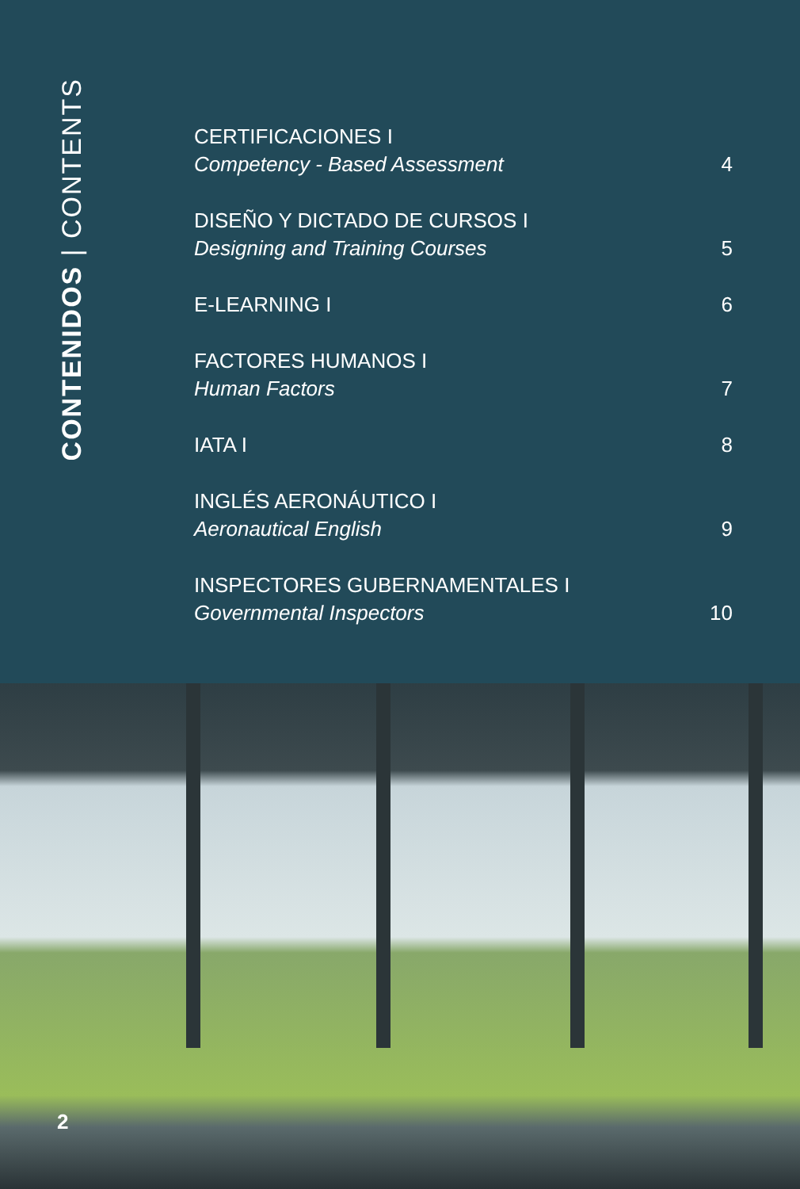CONTENIDOS | CONTENTS
CERTIFICACIONES I
Competency - Based Assessment
4
DISEÑO Y DICTADO DE CURSOS I
Designing and Training Courses
5
E-LEARNING I
6
FACTORES HUMANOS I
Human Factors
7
IATA I
8
INGLÉS AERONÁUTICO I
Aeronautical English
9
INSPECTORES GUBERNAMENTALES I
Governmental Inspectors
10
2